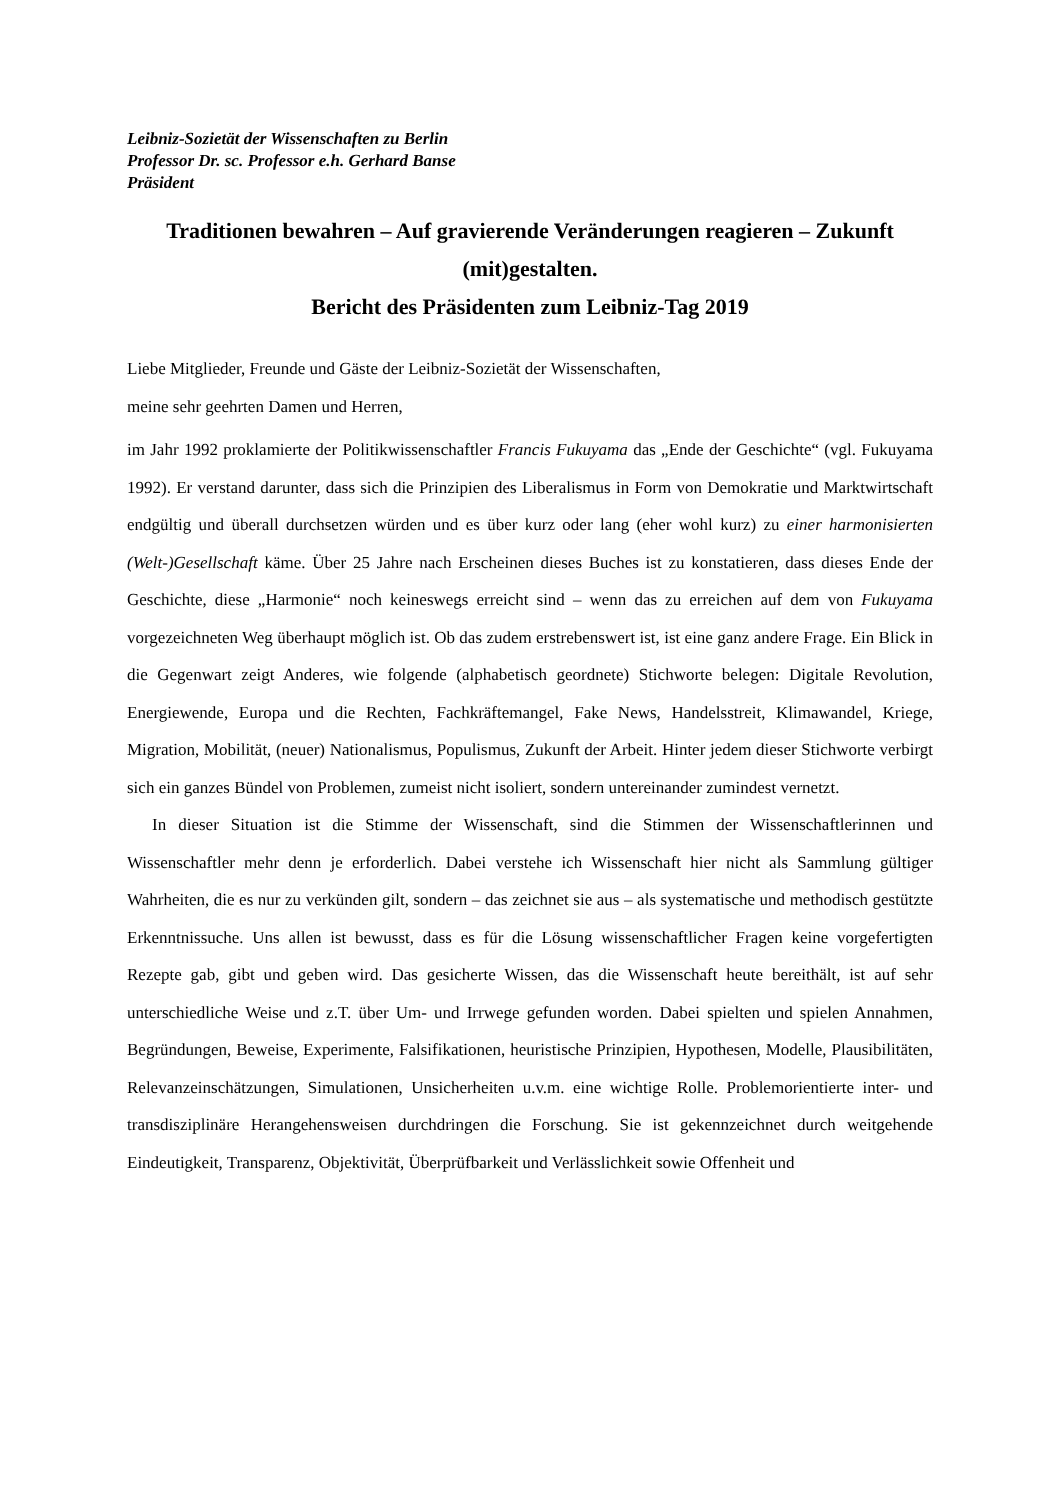Leibniz-Sozietät der Wissenschaften zu Berlin
Professor Dr. sc. Professor e.h. Gerhard Banse
Präsident
Traditionen bewahren – Auf gravierende Veränderungen reagieren – Zukunft (mit)gestalten.
Bericht des Präsidenten zum Leibniz-Tag 2019
Liebe Mitglieder, Freunde und Gäste der Leibniz-Sozietät der Wissenschaften,
meine sehr geehrten Damen und Herren,
im Jahr 1992 proklamierte der Politikwissenschaftler Francis Fukuyama das „Ende der Geschichte“ (vgl. Fukuyama 1992). Er verstand darunter, dass sich die Prinzipien des Liberalismus in Form von Demokratie und Marktwirtschaft endgültig und überall durchsetzen würden und es über kurz oder lang (eher wohl kurz) zu einer harmonisierten (Welt-)Gesellschaft käme. Über 25 Jahre nach Erscheinen dieses Buches ist zu konstatieren, dass dieses Ende der Geschichte, diese „Harmonie“ noch keineswegs erreicht sind – wenn das zu erreichen auf dem von Fukuyama vorgezeichneten Weg überhaupt möglich ist. Ob das zudem erstrebenswert ist, ist eine ganz andere Frage. Ein Blick in die Gegenwart zeigt Anderes, wie folgende (alphabetisch geordnete) Stichworte belegen: Digitale Revolution, Energiewende, Europa und die Rechten, Fachkräftemangel, Fake News, Handelsstreit, Klimawandel, Kriege, Migration, Mobilität, (neuer) Nationalismus, Populismus, Zukunft der Arbeit. Hinter jedem dieser Stichworte verbirgt sich ein ganzes Bündel von Problemen, zumeist nicht isoliert, sondern untereinander zumindest vernetzt.
In dieser Situation ist die Stimme der Wissenschaft, sind die Stimmen der Wissenschaftlerinnen und Wissenschaftler mehr denn je erforderlich. Dabei verstehe ich Wissenschaft hier nicht als Sammlung gültiger Wahrheiten, die es nur zu verkünden gilt, sondern – das zeichnet sie aus – als systematische und methodisch gestützte Erkenntnissuche. Uns allen ist bewusst, dass es für die Lösung wissenschaftlicher Fragen keine vorgefertigten Rezepte gab, gibt und geben wird. Das gesicherte Wissen, das die Wissenschaft heute bereithält, ist auf sehr unterschiedliche Weise und z.T. über Um- und Irrwege gefunden worden. Dabei spielten und spielen Annahmen, Begründungen, Beweise, Experimente, Falsifikationen, heuristische Prinzipien, Hypothesen, Modelle, Plausibilitäten, Relevanzeinschätzungen, Simulationen, Unsicherheiten u.v.m. eine wichtige Rolle. Problemorientierte inter- und transdisziplinäre Herangehensweisen durchdringen die Forschung. Sie ist gekennzeichnet durch weitgehende Eindeutigkeit, Transparenz, Objektivität, Überprüfbarkeit und Verlässlichkeit sowie Offenheit und